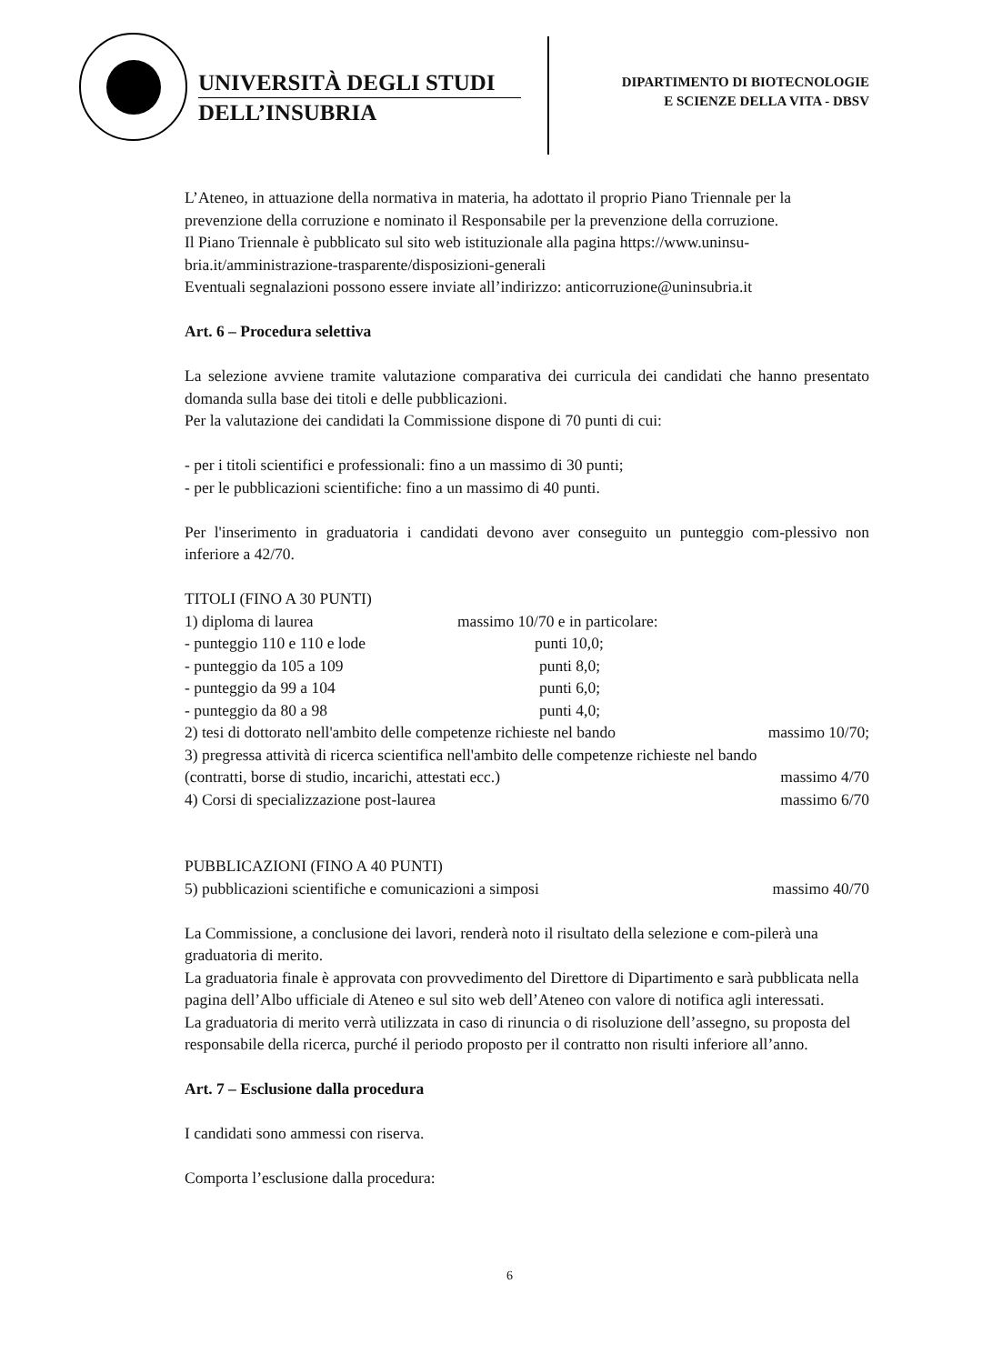UNIVERSITÀ DEGLI STUDI
DELL’INSUBRIA
DIPARTIMENTO DI BIOTECNOLOGIE
E SCIENZE DELLA VITA - DBSV
L’Ateneo, in attuazione della normativa in materia, ha adottato il proprio Piano Triennale per la prevenzione della corruzione e nominato il Responsabile per la prevenzione della corruzione.
Il Piano Triennale è pubblicato sul sito web istituzionale alla pagina https://www.uninsu-bria.it/amministrazione-trasparente/disposizioni-generali
Eventuali segnalazioni possono essere inviate all’indirizzo: anticorruzione@uninsubria.it
Art. 6 – Procedura selettiva
La selezione avviene tramite valutazione comparativa dei curricula dei candidati che hanno presentato domanda sulla base dei titoli e delle pubblicazioni.
Per la valutazione dei candidati la Commissione dispone di 70 punti di cui:
- per i titoli scientifici e professionali: fino a un massimo di 30 punti;
- per le pubblicazioni scientifiche: fino a un massimo di 40 punti.
Per l'inserimento in graduatoria i candidati devono aver conseguito un punteggio com-plessivo non inferiore a 42/70.
TITOLI (FINO A 30 PUNTI)
1) diploma di laurea massimo 10/70 e in particolare:
- punteggio 110 e 110 e lode punti 10,0;
- punteggio da 105 a 109 punti 8,0;
- punteggio da 99 a 104 punti 6,0;
- punteggio da 80 a 98 punti 4,0;
2) tesi di dottorato nell'ambito delle competenze richieste nel bando massimo 10/70;
3) pregressa attività di ricerca scientifica nell'ambito delle competenze richieste nel bando
(contratti, borse di studio, incarichi, attestati ecc.) massimo 4/70
4) Corsi di specializzazione post-laurea massimo 6/70
PUBBLICAZIONI (FINO A 40 PUNTI)
5) pubblicazioni scientifiche e comunicazioni a simposi massimo 40/70
La Commissione, a conclusione dei lavori, renderà noto il risultato della selezione e com-pilerà una graduatoria di merito.
La graduatoria finale è approvata con provvedimento del Direttore di Dipartimento e sarà pubblicata nella pagina dell’Albo ufficiale di Ateneo e sul sito web dell’Ateneo con valore di notifica agli interessati.
La graduatoria di merito verrà utilizzata in caso di rinuncia o di risoluzione dell’assegno, su proposta del responsabile della ricerca, purché il periodo proposto per il contratto non risulti inferiore all’anno.
Art. 7 – Esclusione dalla procedura
I candidati sono ammessi con riserva.
Comporta l’esclusione dalla procedura:
6